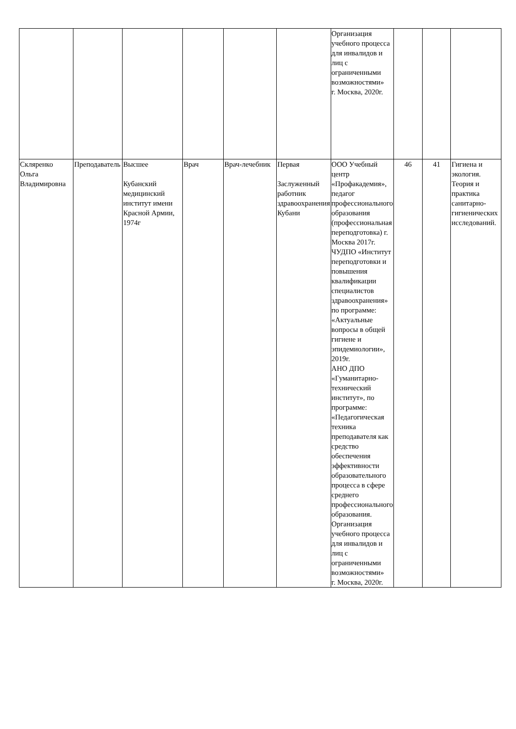| | | | | | | Организация учебного процесса для инвалидов и лиц с ограниченными возможностями» г. Москва, 2020г. | | | |
| Скляренко Ольга Владимировна | Преподаватель | Высшее Кубанский медицинский институт имени Красной Армии, 1974г | Врач | Врач-лечебник | Первая Заслуженный работник здравоохранения Кубани | ООО Учебный центр «Профакадемия», педагог профессионального образования (профессиональная переподготовка) г. Москва 2017г. ЧУДПО «Институт переподготовки и повышения квалификации специалистов здравоохранения» по программе: «Актуальные вопросы в общей гигиене и эпидемиологии», 2019г. АНО ДПО «Гуманитарно-технический институт», по программе: «Педагогическая техника преподавателя как средство обеспечения эффективности образовательного процесса в сфере среднего профессионального образования. Организация учебного процесса для инвалидов и лиц с ограниченными возможностями» г. Москва, 2020г. | 46 | 41 | Гигиена и экология. Теория и практика санитарно-гигиенических исследований. |